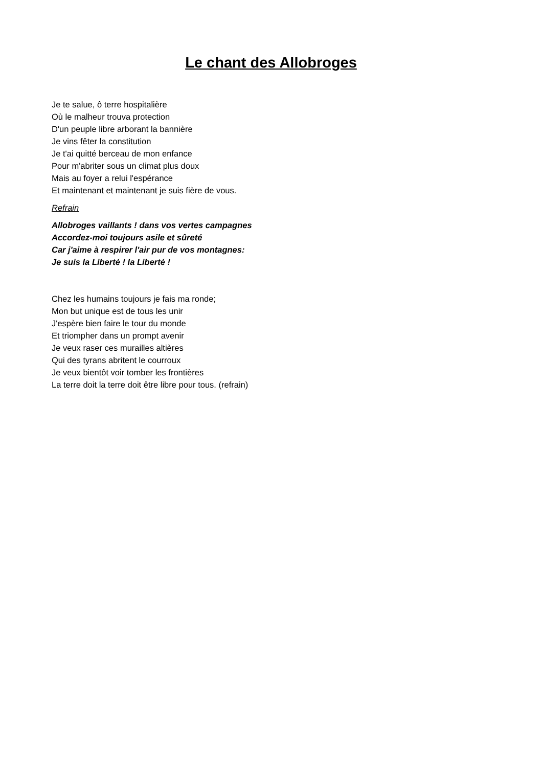Le chant des Allobroges
Je te salue, ô terre hospitalière
Où le malheur trouva protection
D'un peuple libre arborant la bannière
Je vins fêter la constitution
Je t'ai quitté berceau de mon enfance
Pour m'abriter sous un climat plus doux
Mais au foyer a relui l'espérance
Et maintenant et maintenant je suis fière de vous.
Refrain
Allobroges vaillants ! dans vos vertes campagnes
Accordez-moi toujours asile et sûreté
Car j'aime à respirer l'air pur de vos montagnes:
Je suis la Liberté ! la Liberté !
Chez les humains toujours je fais ma ronde;
Mon but unique est de tous les unir
J'espère bien faire le tour du monde
Et triompher dans un prompt avenir
Je veux raser ces murailles altières
Qui des tyrans abritent le courroux
Je veux bientôt voir tomber les frontières
La terre doit la terre doit être libre pour tous. (refrain)